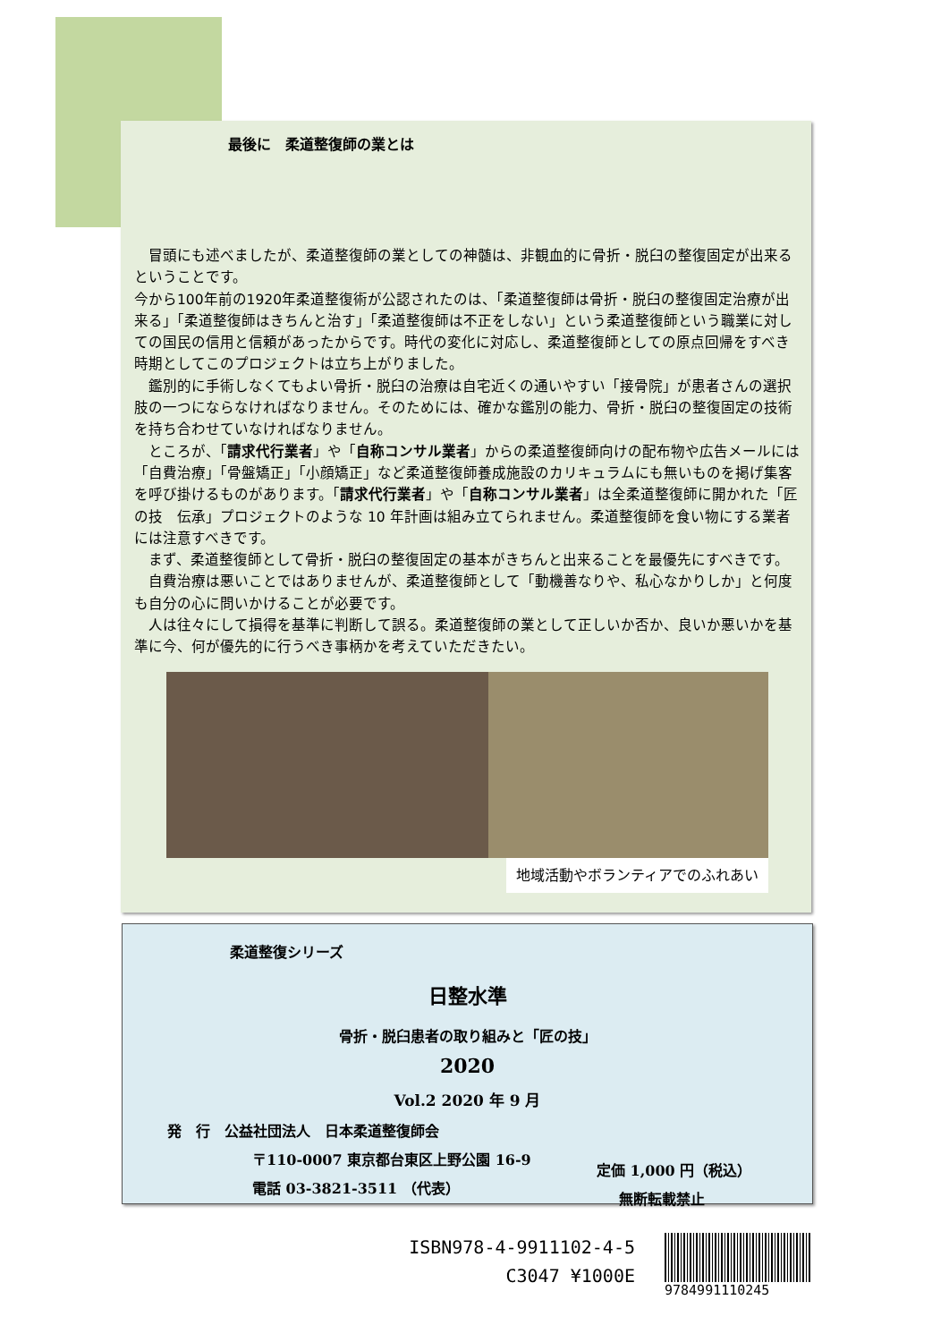最後に　柔道整復師の業とは
　冒頭にも述べましたが、柔道整復師の業としての神髄は、非観血的に骨折・脱臼の整復固定が出来るということです。
今から100年前の1920年柔道整復術が公認されたのは、「柔道整復師は骨折・脱臼の整復固定治療が出来る」「柔道整復師はきちんと治す」「柔道整復師は不正をしない」という柔道整復師という職業に対しての国民の信用と信頼があったからです。時代の変化に対応し、柔道整復師としての原点回帰をすべき時期としてこのプロジェクトは立ち上がりました。
　鑑別的に手術しなくてもよい骨折・脱臼の治療は自宅近くの通いやすい「接骨院」が患者さんの選択肢の一つにならなければなりません。そのためには、確かな鑑別の能力、骨折・脱臼の整復固定の技術を持ち合わせていなければなりません。
　ところが、「請求代行業者」や「自称コンサル業者」からの柔道整復師向けの配布物や広告メールには「自費治療」「骨盤矯正」「小顔矯正」など柔道整復師養成施設のカリキュラムにも無いものを掲げ集客を呼び掛けるものがあります。「請求代行業者」や「自称コンサル業者」は全柔道整復師に開かれた「匠の技　伝承」プロジェクトのような 10 年計画は組み立てられません。柔道整復師を食い物にする業者には注意すべきです。
　まず、柔道整復師として骨折・脱臼の整復固定の基本がきちんと出来ることを最優先にすべきです。
　自費治療は悪いことではありませんが、柔道整復師として「動機善なりや、私心なかりしか」と何度も自分の心に問いかけることが必要です。
　人は往々にして損得を基準に判断して誤る。柔道整復師の業として正しいか否か、良いか悪いかを基準に今、何が優先的に行うべき事柄かを考えていただきたい。
地域活動やボランティアでのふれあい
柔道整復シリーズ
日整水準
骨折・脱臼患者の取り組みと「匠の技」
2020
Vol.2 2020 年 9 月
発　行　公益社団法人　日本柔道整復師会
〒110-0007 東京都台東区上野公園 16-9
電話 03-3821-3511 （代表）
定価 1,000 円（税込）
無断転載禁止
ISBN978-4-9911102-4-5
C3047 ¥1000E
9784991110245